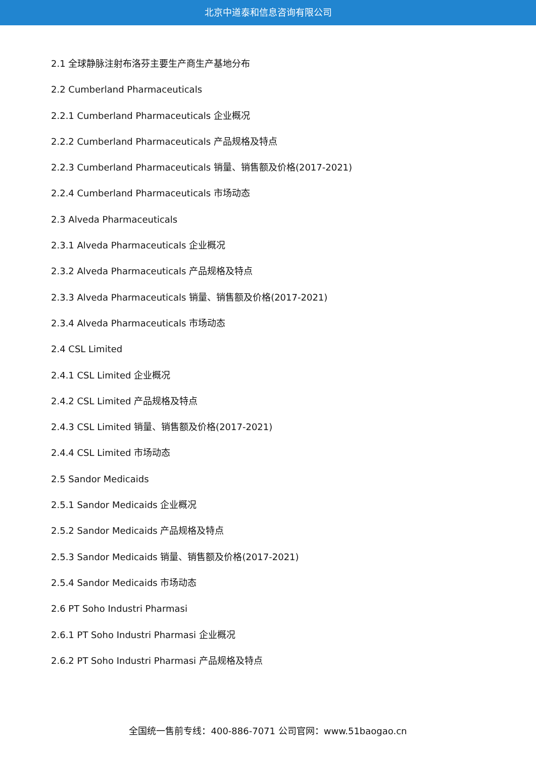北京中道泰和信息咨询有限公司
2.1 全球静脉注射布洛芬主要生产商生产基地分布
2.2 Cumberland Pharmaceuticals
2.2.1 Cumberland Pharmaceuticals 企业概况
2.2.2 Cumberland Pharmaceuticals 产品规格及特点
2.2.3 Cumberland Pharmaceuticals 销量、销售额及价格(2017-2021)
2.2.4 Cumberland Pharmaceuticals 市场动态
2.3 Alveda Pharmaceuticals
2.3.1 Alveda Pharmaceuticals 企业概况
2.3.2 Alveda Pharmaceuticals 产品规格及特点
2.3.3 Alveda Pharmaceuticals 销量、销售额及价格(2017-2021)
2.3.4 Alveda Pharmaceuticals 市场动态
2.4 CSL Limited
2.4.1 CSL Limited 企业概况
2.4.2 CSL Limited 产品规格及特点
2.4.3 CSL Limited 销量、销售额及价格(2017-2021)
2.4.4 CSL Limited 市场动态
2.5 Sandor Medicaids
2.5.1 Sandor Medicaids 企业概况
2.5.2 Sandor Medicaids 产品规格及特点
2.5.3 Sandor Medicaids 销量、销售额及价格(2017-2021)
2.5.4 Sandor Medicaids 市场动态
2.6 PT Soho Industri Pharmasi
2.6.1 PT Soho Industri Pharmasi 企业概况
2.6.2 PT Soho Industri Pharmasi 产品规格及特点
全国统一售前专线：400-886-7071 公司官网：www.51baogao.cn